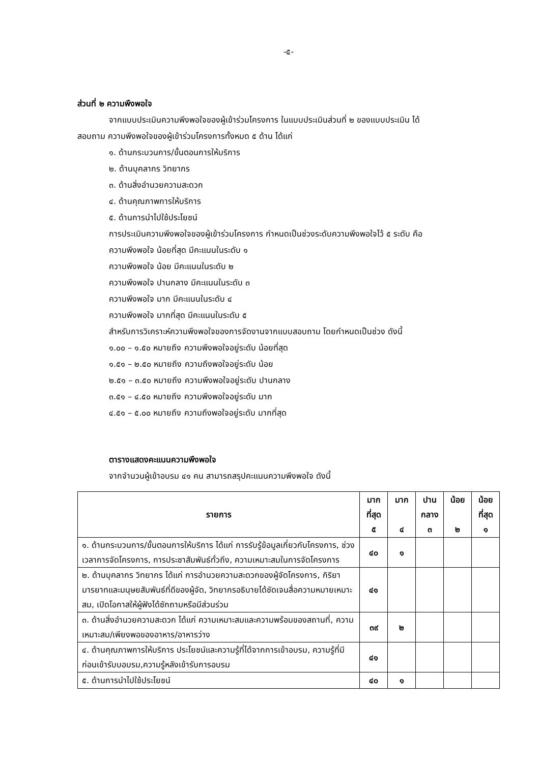-๕-
ส่วนที่ ๒ ความพึงพอใจ
จากแบบประเมินความพึงพอใจของผู้เข้าร่วมโครงการ ในแบบประเมินส่วนที่ ๒ ของแบบประเมิน ได้
สอบถาม ความพึงพอใจของผู้เข้าร่วมโครงการทั้งหมด ๕ ด้าน ได้แก่
๑. ด้านกระบวนการ/ขั้นตอนการให้บริการ
๒. ด้านบุคลากร วิทยากร
๓. ด้านสิ่งอำนวยความสะดวก
๔. ด้านคุณภาพการให้บริการ
๕. ด้านการนำไปใช้ประโยชน์
การประเมินความพึงพอใจของผู้เข้าร่วมโครงการ กำหนดเป็นช่วงระดับความพึงพอใจไว้ ๕ ระดับ คือ
ความพึงพอใจ น้อยที่สุด มีคะแนนในระดับ ๑
ความพึงพอใจ น้อย มีคะแนนในระดับ ๒
ความพึงพอใจ ปานกลาง มีคะแนนในระดับ ๓
ความพึงพอใจ มาก มีคะแนนในระดับ ๔
ความพึงพอใจ มากที่สุด มีคะแนนในระดับ ๕
สำหรับการวิเคราะห์ความพึงพอใจของการจัดงานจากแบบสอบถาม โดยกำหนดเป็นช่วง ดังนี้
๑.๐๐ – ๑.๕๐ หมายถึง ความพึงพอใจอยู่ระดับ น้อยที่สุด
๑.๕๑ – ๒.๕๐ หมายถึง ความถึงพอใจอยู่ระดับ น้อย
๒.๕๑ – ๓.๕๐ หมายถึง ความพึงพอใจอยู่ระดับ ปานกลาง
๓.๕๑ – ๔.๕๐ หมายถึง ความพึงพอใจอยู่ระดับ มาก
๔.๕๑ – ๕.๐๐ หมายถึง ความถึงพอใจอยู่ระดับ มากที่สุด
ตารางแสดงคะแนนความพึงพอใจ
จากจำนวนผู้เข้าอบรม ๔๑ คน สามารถสรุปคะแนนความพึงพอใจ ดังนี้
| รายการ | มาก ที่สุด ๕ | มาก ๔ | ปาน กลาง ๓ | น้อย ๒ | น้อย ที่สุด ๑ |
| --- | --- | --- | --- | --- | --- |
| ๑. ด้านกระบวนการ/ขั้นตอนการให้บริการ ได้แก่ การรับรู้ข้อมูลเกี่ยวกับโครงการ, ช่วงเวลาการจัดโครงการ, การประชาสัมพันธ์ทั่วถึง, ความเหมาะสมในการจัดโครงการ | ๔๐ | ๑ | | | |
| ๒. ด้านบุคลากร วิทยากร ได้แก่ การอำนวยความสะดวกของผู้จัดโครงการ, กิริยามารยาทและมนุษยสัมพันธ์ที่ดีของผู้จัด, วิทยากรอธิบายได้ชัดเจนสื่อความหมายเหมาะสม, เปิดโอกาสให้ผู้ฟังได้ซักถามหรือมีส่วนร่วม | ๔๑ | | | | |
| ๓. ด้านสิ่งอำนวยความสะดวก ได้แก่ ความเหมาะสมและความพร้อมของสถานที่, ความเหมาะสม/เพียงพอของอาหาร/อาหารว่าง | ๓๙ | ๒ | | | |
| ๔. ด้านคุณภาพการให้บริการ ประโยชน์และความรู้ที่ได้จากการเข้าอบรม, ความรู้ที่มีก่อนเข้ารับบอบรม,ความรู้หลังเข้ารับการอบรม | ๔๑ | | | | |
| ๕. ด้านการนำไปใช้ประโยชน์ | ๔๐ | ๑ | | | |